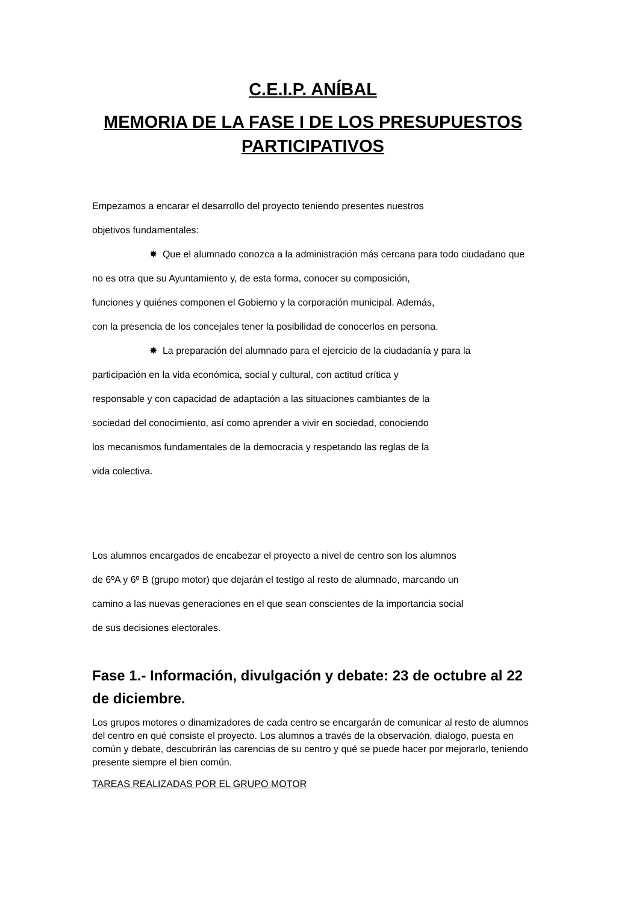C.E.I.P. ANÍBAL
MEMORIA DE LA FASE I DE LOS PRESUPUESTOS PARTICIPATIVOS
Empezamos a encarar el desarrollo del proyecto teniendo presentes nuestros
objetivos fundamentales:
✸ Que el alumnado conozca a la administración más cercana para todo ciudadano que no es otra que su Ayuntamiento y, de esta forma, conocer su composición,
funciones y quiénes componen el Gobierno y la corporación municipal. Además,
con la presencia de los concejales tener la posibilidad de conocerlos en persona.
✸ La preparación del alumnado para el ejercicio de la ciudadanía y para la
participación en la vida económica, social y cultural, con actitud crítica y
responsable y con capacidad de adaptación a las situaciones cambiantes de la
sociedad del conocimiento, así como aprender a vivir en sociedad, conociendo
los mecanismos fundamentales de la democracia y respetando las reglas de la
vida colectiva.
Los alumnos encargados de encabezar el proyecto a nivel de centro son los alumnos
de 6ºA y 6º B (grupo motor) que dejarán el testigo al resto de alumnado, marcando un
camino a las nuevas generaciones en el que sean conscientes de la importancia social
de sus decisiones electorales.
Fase 1.- Información, divulgación y debate: 23 de octubre al 22 de diciembre.
Los grupos motores o dinamizadores de cada centro se encargarán de comunicar al resto de alumnos del centro en qué consiste el proyecto. Los alumnos a través de la observación, dialogo, puesta en común y debate, descubrirán las carencias de su centro y qué se puede hacer por mejorarlo, teniendo presente siempre el bien común.
TAREAS REALIZADAS POR EL GRUPO MOTOR